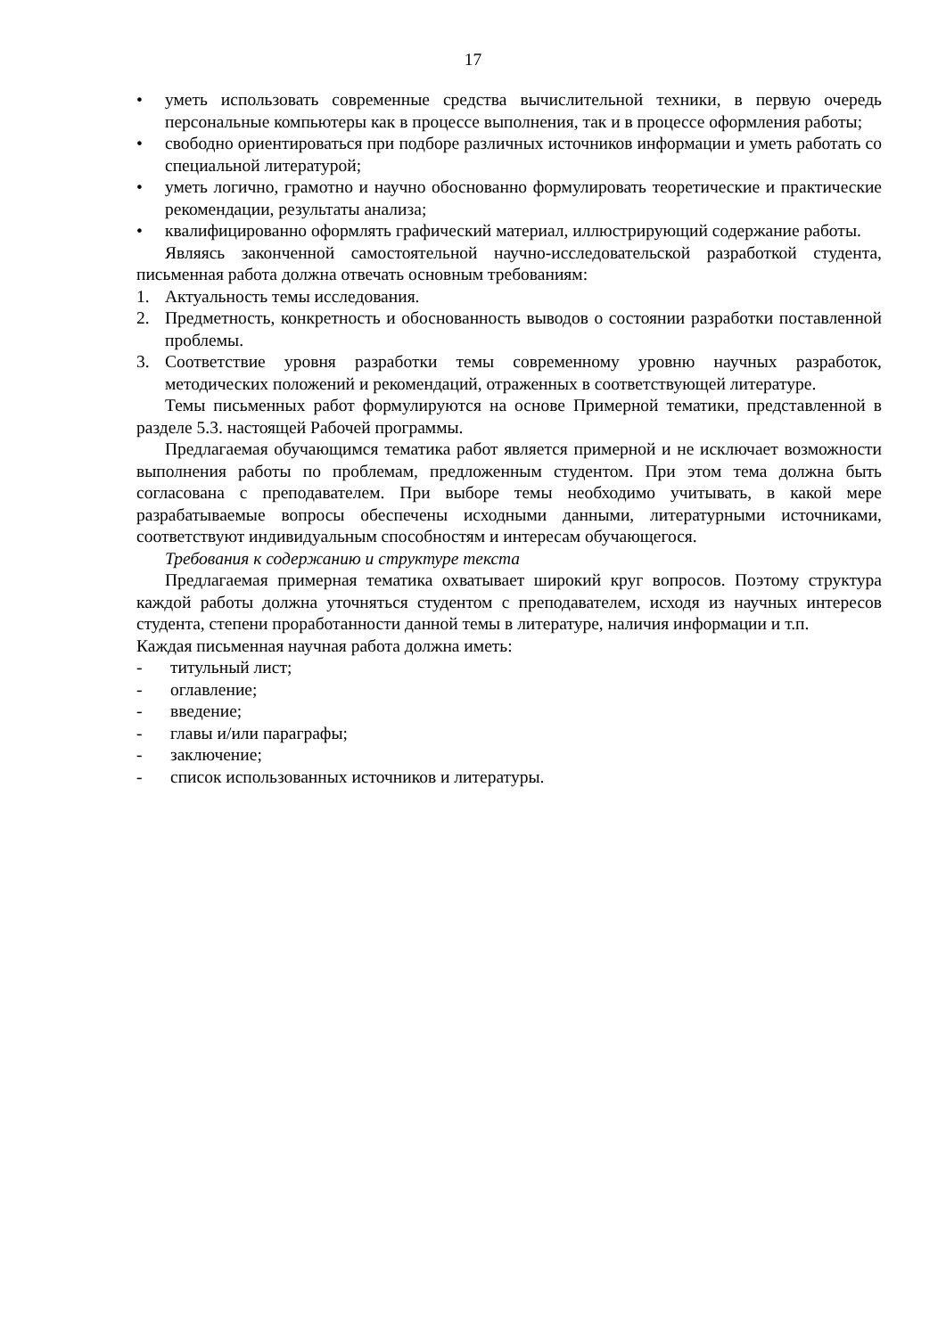17
• уметь использовать современные средства вычислительной техники, в первую очередь персональные компьютеры как в процессе выполнения, так и в процессе оформления работы;
• свободно ориентироваться при подборе различных источников информации и уметь работать со специальной литературой;
• уметь логично, грамотно и научно обоснованно формулировать теоретические и практические рекомендации, результаты анализа;
• квалифицированно оформлять графический материал, иллюстрирующий содержание работы.
Являясь законченной самостоятельной научно-исследовательской разработкой студента, письменная работа должна отвечать основным требованиям:
1. Актуальность темы исследования.
2. Предметность, конкретность и обоснованность выводов о состоянии разработки поставленной проблемы.
3. Соответствие уровня разработки темы современному уровню научных разработок, методических положений и рекомендаций, отраженных в соответствующей литературе.
Темы письменных работ формулируются на основе Примерной тематики, представленной в разделе 5.3. настоящей Рабочей программы.
Предлагаемая обучающимся тематика работ является примерной и не исключает возможности выполнения работы по проблемам, предложенным студентом. При этом тема должна быть согласована с преподавателем. При выборе темы необходимо учитывать, в какой мере разрабатываемые вопросы обеспечены исходными данными, литературными источниками, соответствуют индивидуальным способностям и интересам обучающегося.
Требования к содержанию и структуре текста
Предлагаемая примерная тематика охватывает широкий круг вопросов. Поэтому структура каждой работы должна уточняться студентом с преподавателем, исходя из научных интересов студента, степени проработанности данной темы в литературе, наличия информации и т.п.
Каждая письменная научная работа должна иметь:
- титульный лист;
- оглавление;
- введение;
- главы и/или параграфы;
- заключение;
- список использованных источников и литературы.